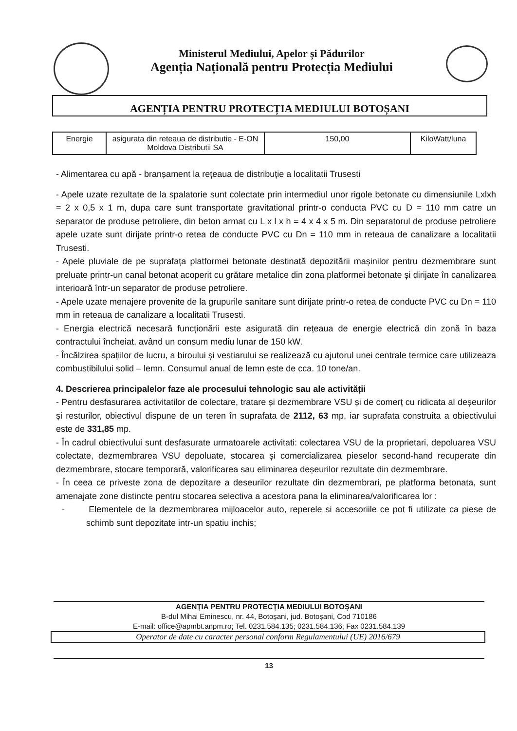Ministerul Mediului, Apelor și Pădurilor
Agenția Națională pentru Protecția Mediului
AGENȚIA PENTRU PROTECȚIA MEDIULUI BOTOȘANI
| Energie | asigurata din reteaua de distributie - E-ON Moldova Distributii SA | 150,00 | KiloWatt/luna |
- Alimentarea cu apă - branșament la rețeaua de distribuție a localitatii Trusesti
- Apele uzate rezultate de la spalatorie sunt colectate prin intermediul unor rigole betonate cu dimensiunile Lxlxh = 2 x 0,5 x 1 m, dupa care sunt transportate gravitational printr-o conducta PVC cu D = 110 mm catre un separator de produse petroliere, din beton armat cu L x l x h = 4 x 4 x 5 m. Din separatorul de produse petroliere apele uzate sunt dirijate printr-o retea de conducte PVC cu Dn = 110 mm in reteaua de canalizare a localitatii Trusesti.
- Apele pluviale de pe suprafața platformei betonate destinată depozitării mașinilor pentru dezmembrare sunt preluate printr-un canal betonat acoperit cu grătare metalice din zona platformei betonate și dirijate în canalizarea interioară într-un separator de produse petroliere.
- Apele uzate menajere provenite de la grupurile sanitare sunt dirijate printr-o retea de conducte PVC cu Dn = 110 mm in reteaua de canalizare a localitatii Trusesti.
- Energia electrică necesară funcționării este asigurată din rețeaua de energie electrică din zonă în baza contractului încheiat, având un consum mediu lunar de 150 kW.
- Încălzirea spațiilor de lucru, a biroului și vestiarului se realizează cu ajutorul unei centrale termice care utilizeaza combustibilului solid – lemn. Consumul anual de lemn este de cca. 10 tone/an.
4. Descrierea principalelor faze ale procesului tehnologic sau ale activității
- Pentru desfasurarea activitatilor de colectare, tratare și dezmembrare VSU și de comerț cu ridicata al deșeurilor și resturilor, obiectivul dispune de un teren în suprafata de 2112, 63 mp, iar suprafata construita a obiectivului este de 331,85 mp.
- În cadrul obiectivului sunt desfasurate urmatoarele activitati: colectarea VSU de la proprietari, depoluarea VSU colectate, dezmembrarea VSU depoluate, stocarea și comercializarea pieselor second-hand recuperate din dezmembrare, stocare temporară, valorificarea sau eliminarea deșeurilor rezultate din dezmembrare.
- În ceea ce priveste zona de depozitare a deseurilor rezultate din dezmembrari, pe platforma betonata, sunt amenajate zone distincte pentru stocarea selectiva a acestora pana la eliminarea/valorificarea lor :
- Elementele de la dezmembrarea mijloacelor auto, reperele si accesoriile ce pot fi utilizate ca piese de schimb sunt depozitate intr-un spatiu inchis;
AGENȚIA PENTRU PROTECȚIA MEDIULUI BOTOȘANI
B-dul Mihai Eminescu, nr. 44, Botoșani, jud. Botoșani, Cod 710186
E-mail: office@apmbt.anpm.ro; Tel. 0231.584.135; 0231.584.136; Fax 0231.584.139
Operator de date cu caracter personal conform Regulamentului (UE) 2016/679
13